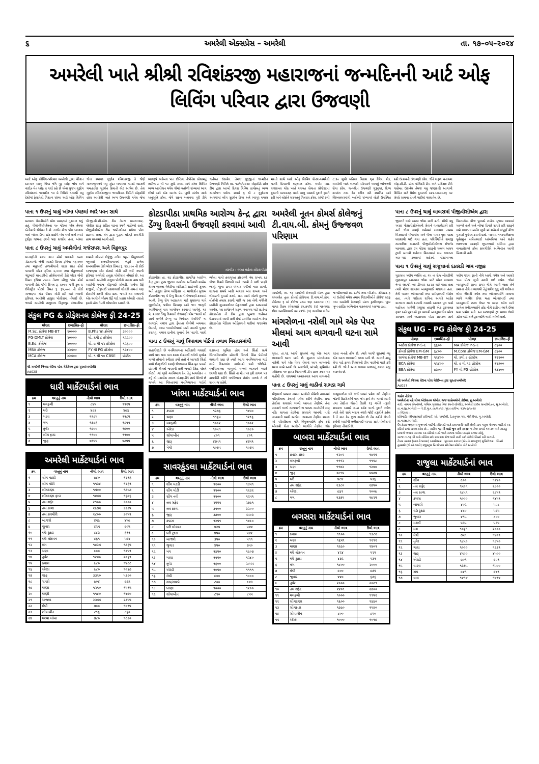૬ અમરેલી એક્સપ્રેસ – અમરેલી તા. ૧૭–૦૫–૨૦૨૪
અમરેલી ખાતે શ્રીશ્રી રવિશંકરજી મહારાજનાં જન્મદિનની આર્ટ ઓફ લિવિંગ પરિવાર દ્વારા ઉજવણી
આર્ટ ઓફ લીવિંગ–પરિવાર અમરેલી દ્વારા વેકેશન દરમ્યાન આખુ વિશ્વ જેને ગુરૂ ઓફ જોય અને વાઈઝ મેન ઓફ ધ વર્લ્ડ કહે છે એવા પુજય ગુરૂદેવ રવિશંકરનાં જન્મદીન ૧૩ મે નિમિતે ૧૮૦થી વધુ દેશોમાં ફેલાયેલી વિશાળ સંસ્થા આર્ટ ઓફ લિવિંગ જેના સ્થાપક ગુરૂદેવ રવિશંકરજી કે જેણે માનવજીવનને વધુ સુંદર બનાવવા શ્વાસો શ્વાસની ચમત્કારિક સુદર્શન ક્રિયાની ભેટ આપેલ છે. તેવા ગુરૂદેવ રવિશંકરજીના જન્મદિવસ નિમિતે એફસીટી હોલ અમરેલી ખાતે ભવ્ય ઉજવણી થયેલ જેના ભાગરૂપે ગ્લોબલ પાન ઈન્ડિયા હેપીનેસ પ્રોગ્રામનું તારીખ ૮ થી ૧૨ સુધી સવાર અને સાંજ શિબિર ભવ્ય આયોજન થયેલ જેમાં બહોળી સંખ્યામાં ભાગ લીધો અને એક આનંદ પ્રેમ ખુશી સંતોષ સાથે અનુભૂતિ કરેલ. જેને સફળ બનાવવા પૂરી ટીમે જહેમત ઉઠાવેલ. તેમજ ગુરૂજીનાં જન્મદિન ઉજવણી નિમિતે તા. ૧૩/૫/૨૦૨૪ એફસીટી હોલ ટીમ દ્વારા આખો દિવસ ત્રિવિધ કાર્યક્રમનું ભવ્ય આયોજન થયેલ. સવારે ૬ થી ૮ ગુરૂદેવના અવાજમાં લોંગ સુદર્શન ક્રિયા અને ભરપૂર ધમાલ મસ્તી સાથે આર્ટ ઓફ લિવિંગ સેન્ટર–અમરેલી પરથી દિવસની શરૂઆત કરેલ. બપોર બાદ રાજકમલ ચોક ખાતે શરબત સેવાના પ્રોજેક્ટમાં કુદરતી વાતાવરણ વચ્ચે ચાલુ વરસાદે દુકાને દુકાને ફરી અને લોકોને શરબતનું વિતરણ કરેલ. સાંજે ૭થી ૮:૩૦ સુધી મહિલા વિકાસ ગૃહ કેરિયા રોડ, અમરેલી ખાતે બાળકો પરિવારને ભાવતું ભોજનની સેવા કરેલ. જન્મદિન ઉજવણી ગુરૂપૂજા, દિવ્ય સત્સંગ તથા કેક કટીંગ કરી સ્થાનિક અને જિલ્લાભરમાંથી બહોળી સંખ્યામાં લોકો ઉપસ્થિત રહી ઉત્સવની ઉજવણી કરેલ. જેને સફળ બનાવવા એફ.સી.ટી. હોલ વોલિંટરી ટીમ અને પ્રશિક્ષક ટીમે જહેમત ઉઠાવેલ તેમજ વધુ જાણકારી આગામી શિબિર માટે ઉમેશ દુધાતનો ૯૪૨૮૭૯૦૦૭૬ પર સંપર્ક સાધવા તેમની યાદીમાં જણાવેલ છે.
પાના ૧ ઉપરનું ચાલું ખાંભા પંથકમાં ભારે પવન સાથે
મરચાના વેપારીઓને મોટા પ્રમાણમાં નુકસાન થયું હતું. પીજીવીસીએલના ૧૦ જેટલા પોલ તેમજ ખેતીવાડી ઈલેવન કે.વી. લાઈન વીજ પોલ ધરાશય થતાં ખાંભા–ઉના સ્ટેટ હાઈવે બંધ થયો હતો ત્યારે ટ્રાફિક જામના દ્રશ્યો પણ સર્જાયા હતા. ખાંભા પી.જી.વી.સી.એલ. ટીમ તેમજ મામલતદાર, પોલીસ સ્ટાફ સહિત ઘટના સ્થળે પહોંચ્યો હતો. પીજીવીસીએલ ટીમ જમીનદોસ્ત થયેલા પોલ હટાવ્યા હતા. તંત્ર દ્વારા યુદ્ધના ધોરણે કામગીરી હાથ ધરવામાં આવી હતી.
પાના ૮ ઉપરનું ચાલું અમરેલીનાં ગજેરાપરા અને વિઠ્ઠલપુર
ધાનાણીની સાડા સાત હોર્સ પાવરની ડબલ રોટરવાળી જેની આશરે કિંમત રૂપિયા ૧૬,૦૦૦ તથા મધુભાઈ તળાવીયાની સાડા સાત હોર્સ પાવરની મોટર રૂપિયા ૯,૦૦૦ તથા મેહુલભાઈ ચંદુભાઈ ધાનાણીની હોર્સપાવરની ડેકો મોટર જેની કિંમત રૂપિયા ૮૦૦૦ તેમજ બીજી પાંચ હોર્સ પાવરની ડેકો જેની કિંમત રૂ. ૯૦૦૦ મળી કુલ–૬ ઈલેક્ટ્રીક મોટરો કિંમત રૂ. ૬૫,૦૦૦ ની કોઈ અજાણ્યા ચોર ઈસમ ચોરી કરી લઈ ગયાની ફરિયાદ અમરેલી તાલુકા પોલીસમાં નોંધાઈ છે. જયારે અમરેલી તાલુકાના વિઠ્ઠલપુર ખંભાળીયા ગામની સીમમાં શેત્રુંજી નદીના પટ્ટમાં વિપુલભાઈ નનુભાઈ કાનપરીયાનામનાં ખેડુતે રાખેલ સબમર્સીબલ ડેકો મોટર કિંમત રૂ. ૧૩,૦૦૦ ની કોઈ અજાણ્યા ચોર ઈસમો ચોરી કરી લઈ ગયાની ફરિયાદ અમરેલી તાલુકા પોલીસમાં નોંધાઈ છે. આ બનાવની અમરેલી તાલુકા પોલીસે તપાસ હાથ ધરી આરોપી મનોજ ધીરૂભાઈ સોલંકી, રાજેશ ઉર્ફે રાજીયો, ધીરૂભાઈ પ્રકાશભાઈ સોલંકી નામનાં ત્રણ ઈસમોને ઝડપી લીધા હતા. જયારે આ બનાવનો એક આરોપી ગૌતમ ઉર્ફે ગટો પ્રકાશ સોલંકી નાસતો ફરતો હોય તેમની શોધખોળ આદરી છે.
સંકુલ PG & પ્રોફેશનલ કોલેજ ફી 24-25
| ધોરણ | છમાસિક–ફી | ધોરણ | છમાસિક–ફી |
| --- | --- | --- | --- |
| M.Sc. કોલેજ MB-BT | ૨૦૦૦૦ | B.Pharm કોલેજ | ૩૦૦૦૦ |
| PG-DMLT કોલેજ | ૨૦૦૦૦ | ધો. ૬થી ૮ હોસ્ટેલ | ૧૨૨૦૦ |
| B.Ed. કોલેજ | ૨૦૦૦૦ | ધો. ૯ થી ૧૨ હોસ્ટેલ | ૧૨૬૦૦ |
| MBA કોલેજ | ૨૨૫૦૦ | FY થી PG હોસ્ટેલ | ૧૩૪૦૦ |
| MCA કોલેજ | ૨૨૫૦૦ | ધો. ૧ થી ૧૦ CBSE | પ્રોસેસ |
શ્રી અમરેલી જિલ્લા લેઉવા પટેલ ચેરીટેબલ ટ્રસ્ટ સુરત(અમરેલી)
Ad028
ધારી માર્કેટયાર્ડનાં ભાવ
| ક્રમ | વસ્તુનું નામ | નીચો ભાવ | ઉંચો ભાવ |
| --- | --- | --- | --- |
| ૧ | મગફળી | ૮૪૫ | ૧૧૨૫ |
| ૨ | ઘઉં | ૪૮૬ | ૪૯૬ |
| ૩ | ચણા | ૧૧૮૫ | ૧૧૮૫ |
| ૪ | મગ | ૧૭૮૬ | ૧૮૧૧ |
| ૫ | તુવેર | ૧૯૦૦ | ૧૯૦૦ |
| ૬ | શીંગ ફાડા | ૧૧૦૦ | ૧૧૦૦ |
| ૭ | જીરૂ | ૪૭૫૫ | ૪૭૫૫ |
અમરેલી માર્કેટયાર્ડનાં ભાવ
| ક્રમ | વસ્તુનું નામ | નીચો ભાવ | ઉંચો ભાવ |
| --- | --- | --- | --- |
| ૧ | શીંગ મઠડી | ૯૪૦ | ૧૨૧૬ |
| ૨ | શીંગ મોટી | ૧૧૩૪ | ૧૨૬૧ |
| ૩ | શીંગદાણા | ૧૫૦૦ | ૧૭૦૭ |
| ૪ | શીંગદાણા ફાડા | ૧૪૫૫ | ૧૬૯૬ |
| ૫ | તલ સફેદ | ૨૧૦૦ | ૩૦૦૦ |
| ૬ | તલ કાળા | ૨૯૭૫ | ૩૩૩૫ |
| ૭ | તલ કાશ્મીરી | ૨૮૦૦ | ૩૦૫૧ |
| ૮ | બાજરો | ૪૫૯ | ૪૫૯ |
| ૯ | જુવાર | ૪૨૫ | ૯૦૫ |
| ૧૦ | ઘઉં ટુકડા | ૪૪૩ | ૬૧૧ |
| ૧૧ | ઘઉં લોકવન | ૪૬૧ | ૫૯૪ |
| ૧૨ | મગ | ૧૪૨૫ | ૧૭૬૫ |
| ૧૩ | ચણા | ૯૦૦ | ૧૨૫૧ |
| ૧૪ | તુવેર | ૧૨૫૦ | ૨૦૬૧ |
| ૧૫ | કપાસ | ૯૮૦ | ૧૪૮૮ |
| ૧૬ | એરંડા | ૯૮૦ | ૧૦૬૭ |
| ૧૭ | જીરૂ | ૩૩૨૦ | ૫૩૮૦ |
| ૧૮ | રાયડો | ૯૦૪ | ૯૭૬ |
| ૧૯ | ધાણા | ૧૨૧૦ | ૧૫૧૫ |
| ૨૦ | ધાણી | ૧૧૪૦ | ૧૪૯૦ |
| ૨૧ | અજમા | ૨૩૫૫ | ૨૩૫૫ |
| ૨૨ | મેથી | ૭૦૦ | ૧૦૧૫ |
| ૨૩ | સોયાબીન | ૮૧૬ | ૮૬૦ |
| ૨૪ | મરચા લાંબા | ૭૮૦ | ૧૮૩૦ |
કોટડાપીઠા પ્રાથમિક આરોગ્ય કેન્દ્ર દ્વારા ડેંગ્યુ દિવસની ઉજવણી કરવામાં આવી
તસ્વીર : ભરત મહેતા–કોટડાપીઠા
કોટડાપીઠા તા. ૧૬ કોટડાપીઠા પ્રાથમિક આરોગ્ય કેન્દ્ર દ્વારા મુખ્ય જીલ્લા આરોગ્ય અધિકારી સાહેબ તેમજ જીલ્લા મેલેરીયા અધિકારી સાહેબની સુચના અને તાલુકા હેલ્થ ઓફિસર ના માર્ગદર્શન મુજબ કોટડાપીઠા ૧૬ મે ડેંગ્યુ દિવસ ની ઉજવણી કરવામાં આવી. ડેંગ્યુ રોગ અટકાવવા માટે ઘુઘરાળા ગામે ગુરૂશીબીર, પત્રીકા વિતરણ અને જન જાગૃતી અભીયાનનું પણ આયોજન કરવામાં આવેલું. ૧૬ મે, ૨૦૨૪ ડેંગ્યુ દિવસની ઉજવણી થીમ "ચાલો સૌ સાથે મળીને ડેન્ગ્યુ પર નિયંત્રણ મેળવિયે" ના ભાગરૂપે મચ્છર દ્વારા ફેલાતા રોગોથી બચવાના ઉપાયો, ખાડા ખાબોચીયામાં માટી કામથી પુરાણ કરાવવું, મચ્છર દાનીમાં સુવાની ટેવ પાડવી, પાણી ભરેલા પાત્રો હવાચુસ્ત ઢાંકણથી બંધ રાખવા દર ત્રીજા દિવસે વિછળી અને તપાવી ને પછી પાણી ભરવું. જુના ટાયર ભંગાર વગેરેનો નાસ કરવો, સાંજના સમયે બારી બારણા બંધ રાખવા અને લીમડાનો ધુમાડો કરવો, તાવ આવે એટલે તુરતજ લોહીની તપાસ કરાવી પછી જ દવા લેવી વગેરેની માહીતી સુપરવાઈઝર મેહુલભાઈ દ્વારા આપવામાં આવેલ. આ કાર્યક્રમને સફળ બનાવવા માટે પ્રા.કેન્દ્ર કોટડાપીઠા ની ટીમ દ્વારા ખુબજ જહેમત ઉઠાવવામાં આવી હતી તેમાં પ્રાથમિક આરોગ્ય કેન્દ્ર કોટડાપીઠા મેડીકલ ઓફિસરની યાદીમાં જણાવેલ છે.
પાના ૮ ઉપરનું ચાલું પિપાવાવ પોર્ટનાં તળાવ વિસ્તારમાંથી
સતાવીરહ્યો છે વનવિભાગના અધિકારી ગલાણી સાથે વાત થતા વાત કરતા કોહવાઈ ગયેલો મૃતદેહ મળ્યો હોવાનો સ્વીકાર કર્યો હતો ને આગાઉ સિંહો સાથે ઈનફાઈટને કારણે ઈજાગ્રસ્ત સિંહ મૃત પામ્યો હોવાની વિગતો જણાવી હતી જયારે સિંહ મોતને ભેટ્યો ત્યાં સુધી વનવિભાગ કેમ તેનું અવલોકન ન કર્યું એ મસમોટા સવાલ મોઢાફાડીને સામે ઊભો છે જયારે આ વિસ્તારમાં વનવિભાગના ગાર્ડની શંકાસ્પદ ભૂમિકા હોય અને સિંહો પ્રત્યે બિનસંવેદનશીલ હોવાની વિગતો સિંહ પ્રેમીઓ જણાવી રહ્યા છે ત્યારે આવા વનવિભાગના ગાર્ડ સામે શિસ્તભંગ કાર્યવાહી થવી જોઈએ. વનવિભાગના બાબુઓ પગલાં ભરવાને બદલે છાવરી રહ્યા છે. સિંહો ના મોત પર ફરી કાગળ પર કામગીરી કરીને વનવિભાગ સંતોષ માનશે તે તો સમય જ કહેશે.
ખાંભા માર્કેટયાર્ડનાં ભાવ
| ક્રમ | વસ્તુનું નામ | નીચો ભાવ | ઉંચો ભાવ |
| --- | --- | --- | --- |
| ૧ | કપાસ | ૧૨૭૬ | ૧૪૫૦ |
| ૨ | ચણા | ૧૧૬૫ | ૧૨૧૬ |
| ૩ | મગફળી | ૧૦૦૨ | ૧૦૦૨ |
| ૪ | એરંડા | ૧૦૫૧ | ૧૦૮૦ |
| ૫ | સોયાબીન | ૮૦૧ | ૮૦૧ |
| ૬ | જીરૂ | ૪૭૫૧ | ૪૭૫૧ |
| ૭ | મેથી | ૧૦૭૫ | ૧૦૭૫ |
સાવરકુંડલા માર્કેટયાર્ડનાં ભાવ
| ક્રમ | વસ્તુનું નામ | નીચો ભાવ | ઉંચો ભાવ |
| --- | --- | --- | --- |
| ૧ | શીંગ મઠડી | ૧૨૦૦ | ૧૩૫૧ |
| ૨ | શીંગ મોટી | ૧૧૦૦ | ૧૨૩૨ |
| ૩ | શીંગ નવી | ૧૧૦૦ | ૧૨૫૧ |
| ૪ | તલ સફેદ | ૨૫૫૧ | ૨૭૯૧ |
| ૫ | તલ કાળા | ૩૧૦૦ | ૩૨૦૦ |
| ૬ | જીરૂ | ૩૭૦૦ | ૫૫૦૩ |
| ૭ | કપાસ | ૧૨૫૧ | ૧૪૯૦ |
| ૮ | ઘઉં લોકવન | ૪૨૫ | ૫૪૪ |
| ૯ | ઘઉં ટુકડા | ૪૫૦ | ૫૪૨ |
| ૧૦ | બાજરો | ૩૫૦ | ૫૧૧ |
| ૧૧ | જુવાર | ૪૫૦ | ૭૫૦ |
| ૧૨ | મગ | ૧૬૫૦ | ૧૯૦૭ |
| ૧૩ | ચણા | ૧૧૫૦ | ૧૨૪૦ |
| ૧૪ | તુવેર | ૧૬૦૦ | ૨૦૫૫ |
| ૧૫ | એરંડી | ૧૦૫૦ | ૧૧૧૧ |
| ૧૬ | મેથી | ૯૦૦ | ૧૦૦૦ |
| ૧૭ | રાય/રાયડો | ૮૦૦ | ૯૪૩ |
| ૧૮ | ધાણા | ૧૦૦૦ | ૧૨૦૦ |
| ૧૯ | સોયાબીન | ૮૧૦ | ૮૫૫ |
અમરેલી નૂતન કોમર્સ કોલેજનું ટી.વાય.બી. કોમનું ઉજ્જવળ પરિણામ
અમરેલી, તા. ૧૬ અમરેલી કેળવણી મંડળ ટ્રસ્ટ સંચાલીત નૂતન કોમર્સ કોલેજના ટી.વાય.બી.કોમ. સેમેસ્ટર ૬ માં કોલેજ પ્રથમ ત્રણ આવનાર (૧) પાથર રિંકલ રમેશભાઈ ૭૫.૭૧% (૨) મકવાણા ઈશા અરવિંદભાઈ ૭૫.૪૨% (૩) ભાલીયા સંદિપ જગદીશભાઈ ૭૨.૨૮% તથા બી.કોમ. સેમેસ્ટર–૬ માં ઉત્તીર્ણ થયેલ તમામ વિદ્યાર્થીઓને કોલેજ સ્ટાફ તથા અમરેલી કેળવણી મંડળ ટ્રસ્ટીગણના ખુબ ખુબ હાર્દિક અભિનંદન પાઠવવામાં આવ્યા હતા.
માંગરોળના નરોલી ગામે એક પેપર મીલમાં આગ લાગવાની ઘટના સામે આવી
સુરત, તા.૧૬ આજે સુરતમાં વધુ એક આગ લાગવાની ઘટના બની છે. સુરતના માંગરોળના નરોલી ગામે એક પેપર મીલમાં આગ લાગવાની ઘટના સામે આવી છે. બારડોલી, માંડવી, સુમિલોન સહિતના ૧૦ ફાયર વિભાગની ટીમ હાલ સ્થળ પર પહોંચી છે. રાજ્યમાં અવારનવાર આગ લાગવાની ઘટના બનતી હોય છે. ત્યારે આજે સુરતમાં વધુ એક આગ લાગવાની ઘટના બની છે. આગને કાબૂ લેવા માટે ફાયર વિભાગની ટીમ પાણીનો મારો કરી રહી છે. જો કે આગ લાગવા પાછળનું કારણ હજુ અકબંધ છે.
પાના ૮ ઉપરનું ચાલું લાઠીનાં રાભડા ગામે
ધીરૂભાઈ પરમાર નામનાં આરોપી પીવેલી હાલતમાં પરિણીતાના ડેલામાં પ્રવેશ કરીને તેણીના તથા તેણીના સસરાને ગાળો આપતા તેણીએ તેના સસરાને ગાળો આપવાની ના પાડતા આરોપીને સારૂ નહિ લાગતા તેણીના સસરાને જાનથી મારી નાખવાની ધમકી આપેલ. ત્યારબાદ તેણીના સસરા એ પરિણીતાના પતિ વિપુલભાઈને ફોન કરી બોલાવી લેતા આરોપી ભાગીને તેણીના જેઠ લાભુભાઈના ઘરે જઈ ઘરમાં પ્રવેશ કરી તેણીના જેઠની દિકરીઓને પણ જેમ ફાવે તેમ ગાળો આપી તથા તેણીના જેઠની દિકરી ૧૬ વર્ષની તરૂણી સવારના આશરે સાડા દસેક વાગ્યે દુકાને ગયેલ ત્યારે તેની સામે ખરાબ નજરે જોઈ તરૂણીને કહેલ કે તે વાત કેમ છુટા રાખેલ છે તેમ કહીને છેડતી કર્યાની આરોપી લલીતભાઈ પરમાર સામે પોલીસમાં ફરિયાદ નોંધાઈ છે.
બાબરા માર્કેટયાર્ડનાં ભાવ
| ક્રમ | વસ્તુનું નામ | નીચો ભાવ | ઉંચો ભાવ |
| --- | --- | --- | --- |
| ૧ | કપાસ શંકર | ૧૨૦૫ | ૧૪૫૫ |
| ૨ | મગફળી | ૧૧૧૨ | ૧૧૫૮ |
| ૩ | ચણા | ૧૧૪૨ | ૧૨૪૦ |
| ૪ | જીરૂ | ૩૯૧૫ | ૫૫૭૫ |
| ૫ | ઘઉં | ૪૮૪ | ૫૩૬ |
| ૬ | તલ સફેદ | ૨૩૮૦ | ૨૭૫૦ |
| ૭ | એરંડા | ૯૬૧ | ૧૦૦૯ |
| ૮ | મગ | ૧૩૭૫ | ૧૯૨૫ |
બગસરા માર્કેટયાર્ડનાં ભાવ
| ક્રમ | વસ્તુનું નામ | નીચો ભાવ | ઉંચો ભાવ |
| --- | --- | --- | --- |
| ૧ | કપાસ | ૧૧૦૦ | ૧૩૮૨ |
| ૨ | ચણા | ૧૬૫૧ | ૧૨૧૨ |
| ૩ | ધાણા | ૧૨૯૦ | ૧૪૦૧ |
| ૪ | ઘઉં લોકવન | ૪૨૪ | ૫૨૫ |
| ૫ | ઘઉં ટુકડા | ૪૭૨ | ૫૩૧ |
| ૬ | મગ | ૧૮૦૦ | ૨૦૦૦ |
| ૭ | મેથી | ૯૦૦ | ૯૭૫ |
| ૮ | જુવાર | ૪૪૦ | ૬૭૬ |
| ૯ | તુવેર | ૨૦૦૦ | ૨૦૨૧ |
| ૧૦ | તલ સફેદ | ૨૪૦૧ | ૨૭૦૦ |
| ૧૧ | મગફળી | ૧૦૦૦ | ૧૧૫૨ |
| ૧૨ | સીંગદાણા | ૧૬૦૦ | ૧૬૬૦ |
| ૧૩ | સીંગફાડા | ૧૩૯૦ | ૧૫૬૦ |
| ૧૪ | સોયાબીન | ૮૦૦ | ૮૫૦ |
| ૧૫ | એરંડા | ૧૦૦૦ | ૧૦૧૯ |
પાના ૮ ઉપરનું ચાલું બાબરામાં પીજીવીસીએલ દ્વારા
જીવનને ભારે અસર જોવા મળી હતી. સૌથી વધુ અસર પીજીવીસીએલની સેવાને વાવાઝોડાએ કરી હતી જેના કારણે શહેરમાં લગભગ તમામ વિસ્તારમાં વીજપોલ અને વીજ વાયર વૃક્ષ પડતા ધરાશાયી થઈ ગયા હતા. પરિસ્થિતિને સમજી તાત્કાલિક અસરથી પીજીવીસીએલના ઈજનેર મકવાણા દ્વારા ૩૫ જેટલા સ્ટાફની અલગ અલગ ટુકડી બનાવી શહેરના વિસ્તારમાં કામ લગાડતા ત્રણ–ચાર કલાકમાં શહેરનો મોટાભાગના વિસ્તારોમાં વીજ પુરવઠો રાબેતા મુજબ કરવામાં આવ્યો હતો અને બીજા દિવસે સવારે કરી સ્ટાફને કામે લગાડતા બપોર સુધી માં શહેરનો સંપૂર્ણ વીજ પુરવઠો પુર્વવત કરાયો હતો. બાબરા નગરપાલિકાના પૂર્વપ્રમુખ લલિતભાઈ આંબલિયા અને શહેર ભાજપના અગ્રણી ભુપતભાઈ બસિયા દ્વારા વાવાઝોડામાં કરેલ કામગીરીને અભિનંદન આપી બિરદાવી હતી.
પાના ૧ ઉપરનું ચાલું રાજુલાનાં દાતરડી ગામ નજીક
ચુડાસમા ત્રણેય વ્યક્તિ તા. ૧૫ ના રોજ બીલડીથી લુણસાપુર આખ્યાન જોવા માટે મોટર સાયકલ નંબર જી.જે.–૦૪ ડીઆર–૬૮૨૭ લઈ જતા હતા ત્યારે મોટર સાયકલ બાવકુભાઈ ચલાવતા હતા. તેની પાછળ ભોળાભાઈ તથા પ્રવીણભાઈ બેસેલ હતા. ત્યારે ગઈકાલ રાત્રિના આશરે આઠેક વાગ્યાના સમયે દાતરડી ગામથી આગળ પુલ પાસે પહોંચતા સામેથી રાજુલા તરફથી એક ટ્રકચાલક ફાસ્ટ અને પૂરઝડપે ટ્રક ચલાવી બાવકુભાઈના મોટર સાયકલ સાથે ભટકાવતા મોટર સાયકલ સાથે ત્રણેય જણા ટ્રકની નીચે આવી ગયેલ અને આશરે ૧૦૦ મીટર સુધી ઢસડી લઈ ગયેલ. જેમાં બાવકુભાઈ ટ્રકના ટાયર નીચે આવી જતા તેને કમરના નીચેના ભાગથી તેનું શરીર જુદુ પડી શરીરના લોચા નીકળી ગયેલ તથા ભોળાભાઈને માથાના ભાગે ગંભીર ઈજા થતા ભોળાભાઈ તથા બાવકુભાઈ સ્થળ ઉપર જ મરણ થયેલ અને સાથેના પ્રવીણભાઈને હોઠ નીચે દાઢીના ભાગે ઈજા થવા પામેલ હતી. આ અજાણ્યો ટ્રક ચાલક ઉભો રહેલ નહીં અને ટ્રક લઈને નાસી ગયેલો હતો.
સંકુલ UG - PG કોલેજ ફી 24-25
| ધોરણ | છમાસિક–ફી | ધોરણ | છમાસિક–ફી |
| --- | --- | --- | --- |
| આર્ટસ કોલેજ P-S-E | ૬૬૦૦ | MA કોલેજ P-S-E | ૮૬૦૦ |
| કોમર્સ કોલેજ EM-GM | ૬૮૦૦ | M.Com કોલેજ EM-GM | ૮૬૦૦ |
| સાયંસ કોલેજ MB-BT | ૧૨૪૦૦ | ધો. ૬થી ૮ હોસ્ટેલ | ૧૨૨૦૦ |
| BCA કોલેજ | ૧૨૪૦૦ | ધો. ૯ થી ૧૨ હોસ્ટેલ | ૧૨૬૦૦ |
| BBA કોલેજ | ૯૩૦૦ | FY થી PG હોસ્ટેલ | ૧૩૪૦૦ |
શ્રી અમરેલી જિલ્લા લેઉવા પટેલ ચેરીટેબલ ટ્રસ્ટ સુરત(અમરેલી)
Ad027
જાહેર નોટિસ
અમરેલીના મહે.ચોથા એડીશનલ સીવીલ જજ સાહેબશ્રીની કોર્ટમાં, મુ.અમરેલી
વાદી: નાયબ ઈજનેરશ્રી, પશ્ચિમ ગુજરાત વિજ કંપની લીમીટેડ, અમરેલી ટાઉન સબડીવીઝન, મુ.અમરેલી, તા.વ.જી.અમરેલી — રે.દી.મુ.નં.૮૯/૨૦૨૩, મુદત તારીખ: ૧૩/૦૬/૨૦૨૪
:: વિરૂધ્ધ ::
પ્રતિવાદી: ભીમજીભાઈ હરીભાઈ, રહે. અમરેલી, દે.હનુમાન પરા, મેડી ઉપર, મુ.અમરેલી, તા.વ.જી.અમરેલી.
ઉપરોકત જણાવ્યા મુજબનો વાદીની પ્રતિવાદી પાસે દાવાવાળી બાકી લેણી રકમ વસુલ મેળવવા વાદીએ આ કોર્ટમાં દાવો દાખલ કરેલ છે... તારીખ ૧૩ મી માહે જુન સને ૨૦૨૪ ના રોજ સવારે ૧૦:૩૦ વાગે સદરહુ દાવાનો જવાબ આપવા આ કોર્ટમાં તમારે જાતે અથવા વકીલ મારફતે હાજર રહેવું.
આજ તા.૧૬ મી માહે એપ્રિલ સને ૨૦૨૪ના રોજ મારી સહી અને કોર્ટનો સિક્કો કરી આપ્યો.
તૈયાર કરનાર (આર.કે.પાવરા) આસીસ્ટન્ટ મુકાબલ કરનાર (એમ.કે.રાધાનુજ) સુપ્રિન્ટેન્ડન્ટ સિક્કો હુકમથી (જે.એ.જાપી) રજીસ્ટ્રાર પ્રિન્સીપાલ સીનીયર સીવીલ કોર્ટ અમરેલી
રાજુલા માર્કેટયાર્ડનાં ભાવ
| ક્રમ | વસ્તુનું નામ | નીચો ભાવ | ઉંચો ભાવ |
| --- | --- | --- | --- |
| ૧ | શીંગ | ૯૦૦ | ૧૨૪૦ |
| ૨ | તલ સફેદ | ૧૫૦૧ | ૨૮૦૦ |
| ૩ | તલ કાળા | ૨૮૫૧ | ૨૮૫૧ |
| ૪ | કપાસ | ૧૦૦૦ | ૧૪૫૧ |
| ૫ | બાજરો | ૪૦૨ | ૫૦૮ |
| ૬ | ઘઉં ટુકડા | ૪૮૦ | ૫૯૫ |
| ૭ | જુવાર | ૪૧૫ | ૮૦૦ |
| ૮ | મકાઈ | ૫૩૫ | ૫૩૫ |
| ૯ | મગ | ૧૦૬૧ | ૨૦૦૦ |
| ૧૦ | મેથી | ૭૫૧ | ૧૪૦૧ |
| ૧૧ | તુવેર | ૧૮૫૦ | ૧૮૫૦ |
| ૧૨ | ચણા | ૧૦૦૦ | ૧૨૩૧ |
| ૧૩ | જીરૂ | ૪૫૦૦ | ૪૫૦૦ |
| ૧૪ | એરંડી | ૯૦૧ | ૯૦૧ |
| ૧૫ | ધાણા | ૧૩૭૫ | ૧૫૦૦ |
| ૧૬ | રાય | ૯૪૧ | ૯૪૧ |
| ૧૭ | વાલ | ૧૪૧૪ | ૧૪૧૪ |